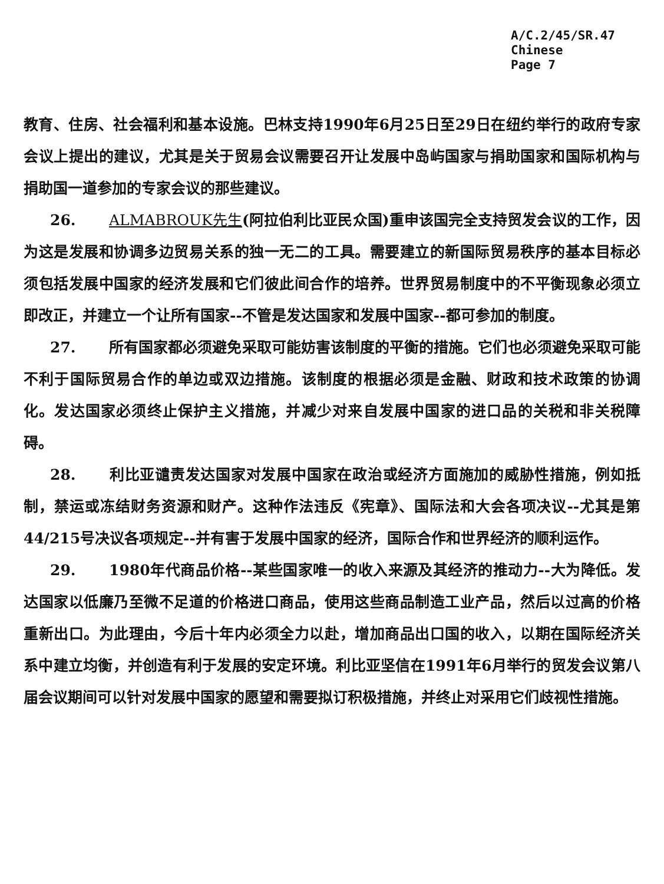A/C.2/45/SR.47
Chinese
Page 7
教育、住房、社会福利和基本设施。巴林支持1990年6月25日至29日在纽约举行的政府专家会议上提出的建议，尤其是关于贸易会议需要召开让发展中岛屿国家与捐助国家和国际机构与捐助国一道参加的专家会议的那些建议。
26. ALMABROUK先生(阿拉伯利比亚民众国)重申该国完全支持贸发会议的工作，因为这是发展和协调多边贸易关系的独一无二的工具。需要建立的新国际贸易秩序的基本目标必须包括发展中国家的经济发展和它们彼此间合作的培养。世界贸易制度中的不平衡现象必须立即改正，并建立一个让所有国家--不管是发达国家和发展中国家--都可参加的制度。
27. 所有国家都必须避免采取可能妨害该制度的平衡的措施。它们也必须避免采取可能不利于国际贸易合作的单边或双边措施。该制度的根据必须是金融、财政和技术政策的协调化。发达国家必须终止保护主义措施，并减少对来自发展中国家的进口品的关税和非关税障碍。
28. 利比亚谴责发达国家对发展中国家在政治或经济方面施加的威胁性措施，例如抵制，禁运或冻结财务资源和财产。这种作法违反《宪章》、国际法和大会各项决议--尤其是第44/215号决议各项规定--并有害于发展中国家的经济，国际合作和世界经济的顺利运作。
29. 1980年代商品价格--某些国家唯一的收入来源及其经济的推动力--大为降低。发达国家以低廉乃至微不足道的价格进口商品，使用这些商品制造工业产品，然后以过高的价格重新出口。为此理由，今后十年内必须全力以赴，增加商品出口国的收入，以期在国际经济关系中建立均衡，并创造有利于发展的安定环境。利比亚坚信在1991年6月举行的贸发会议第八届会议期间可以针对发展中国家的愿望和需要拟订积极措施，并终止对采用它们歧视性措施。